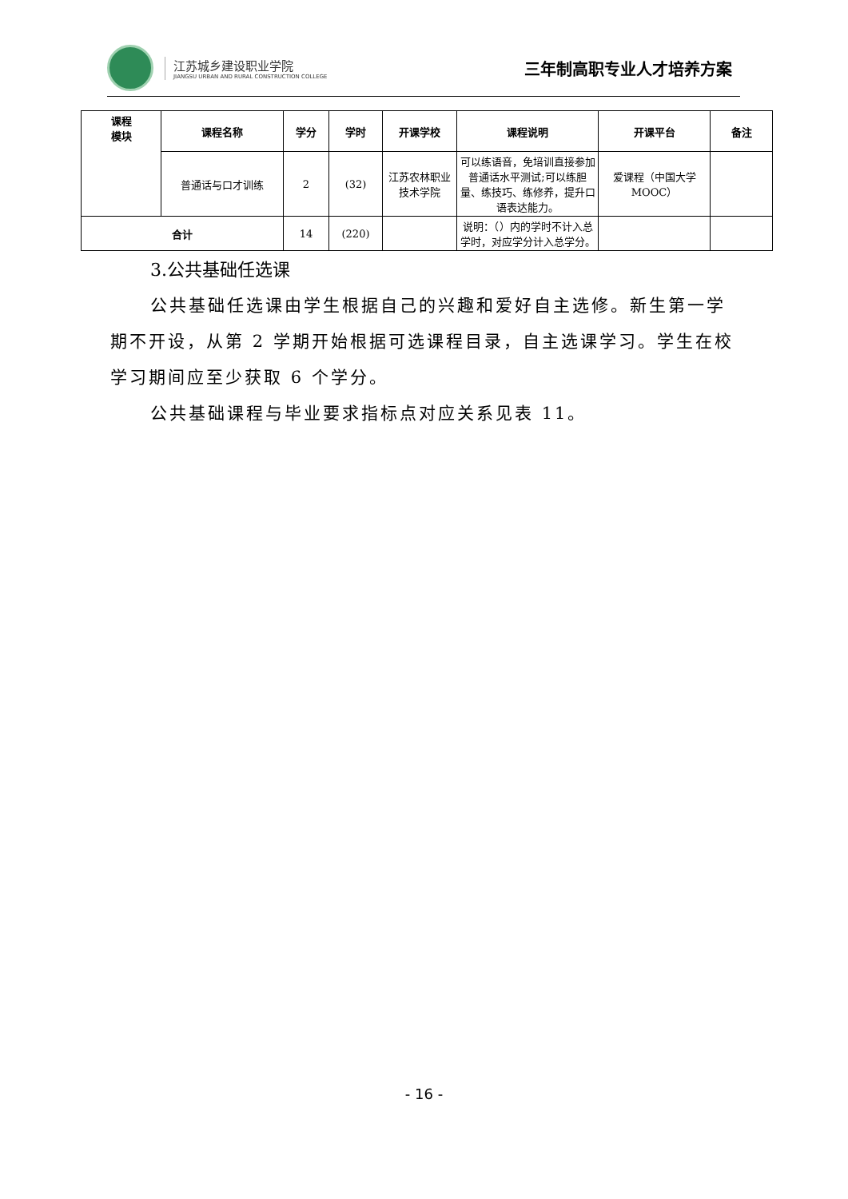江苏城乡建设职业学院
JIANGSU URBAN AND RURAL CONSTRUCTION COLLEGE
三年制高职专业人才培养方案
| 课程 模块 | 课程名称 | 学分 | 学时 | 开课学校 | 课程说明 | 开课平台 | 备注 |
| --- | --- | --- | --- | --- | --- | --- | --- |
| | 普通话与口才训练 | 2 | (32) | 江苏农林职业技术学院 | 可以练语音，免培训直接参加普通话水平测试;可以练胆量、练技巧、练修养，提升口语表达能力。 | 爱课程（中国大学 MOOC） | |
| 合计 | | 14 | (220) | | 说明：（）内的学时不计入总学时，对应学分计入总学分。 | | |
3.公共基础任选课
公共基础任选课由学生根据自己的兴趣和爱好自主选修。新生第一学期不开设，从第 2 学期开始根据可选课程目录，自主选课学习。学生在校学习期间应至少获取 6 个学分。
公共基础课程与毕业要求指标点对应关系见表 11。
- 16 -